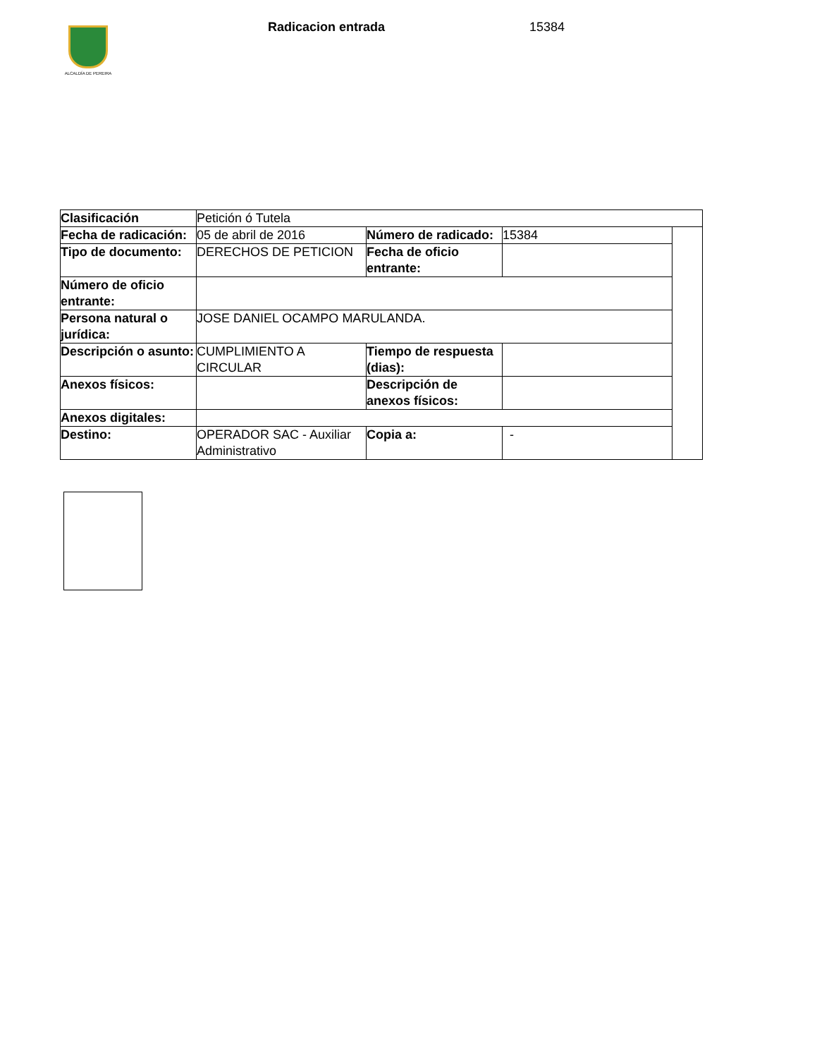ALCALDÍA DE PEREIRA
Radicacion entrada 15384
| Clasificación | Petición ó Tutela | | | |
| Fecha de radicación: | 05 de abril de 2016 | Número de radicado: | 15384 | |
| Tipo de documento: | DERECHOS DE PETICION | Fecha de oficio entrante: | | |
| Número de oficio entrante: | | | | |
| Persona natural o jurídica: | JOSE DANIEL OCAMPO MARULANDA. | | | |
| Descripción o asunto: | CUMPLIMIENTO A CIRCULAR | Tiempo de respuesta (dias): | | |
| Anexos físicos: | | Descripción de anexos físicos: | | |
| Anexos digitales: | | | | |
| Destino: | OPERADOR SAC - Auxiliar Administrativo | Copia a: | - | |